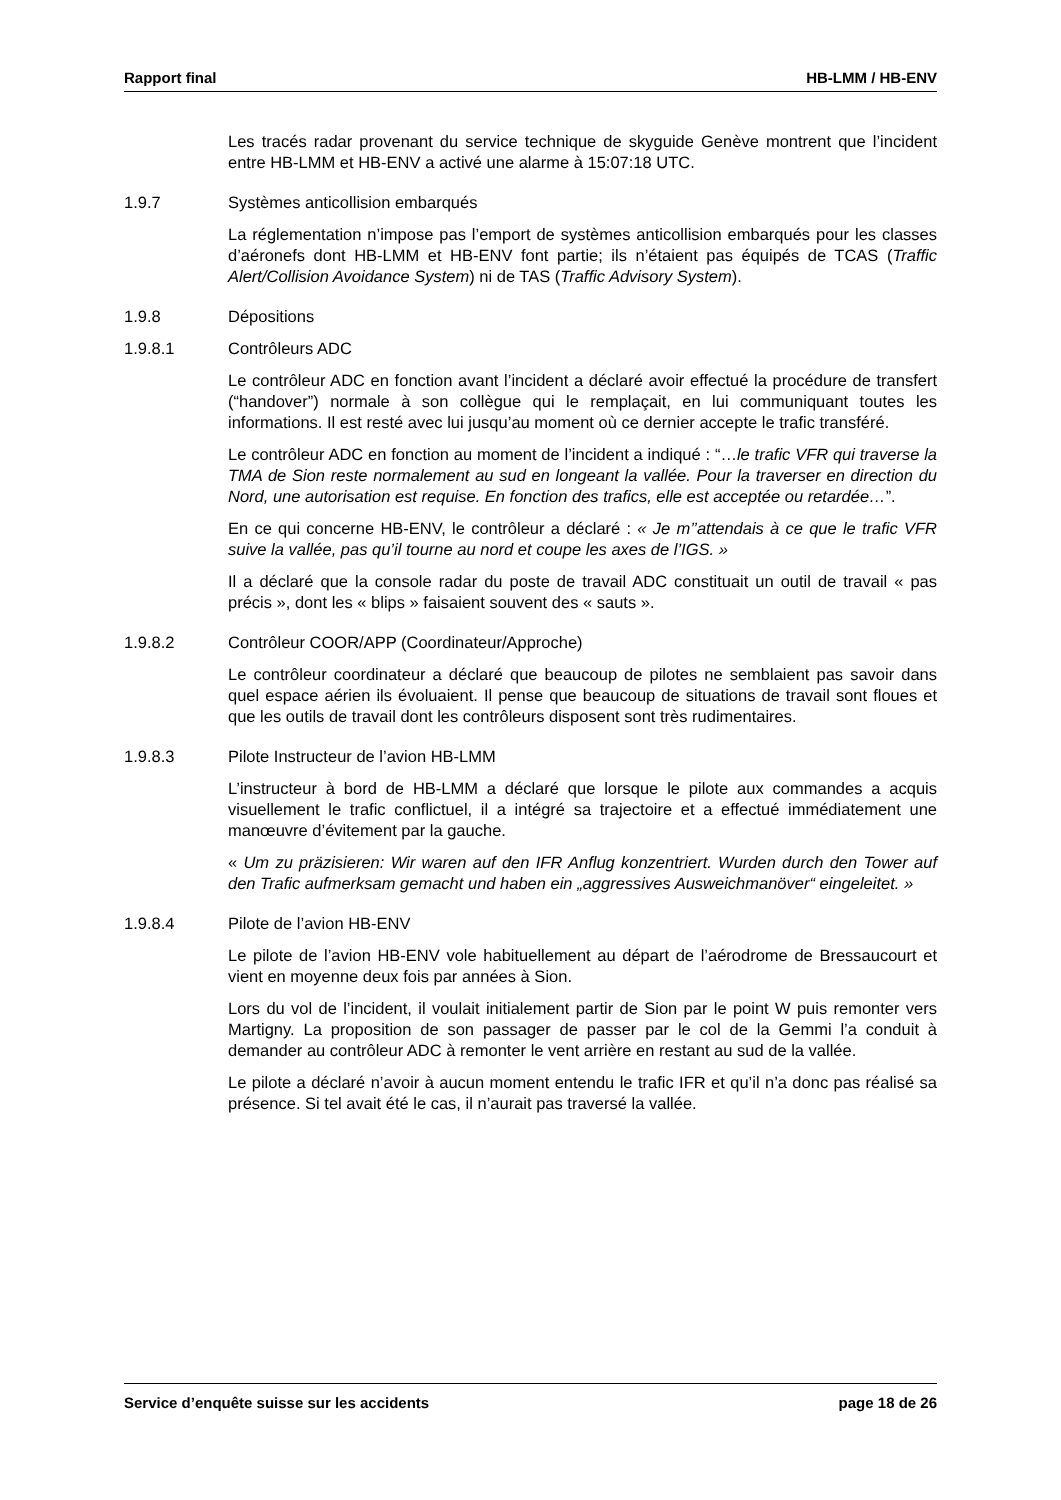Rapport final HB-LMM / HB-ENV
Les tracés radar provenant du service technique de skyguide Genève montrent que l’incident entre HB-LMM et HB-ENV a activé une alarme à 15:07:18 UTC.
1.9.7 Systèmes anticollision embarqués
La réglementation n’impose pas l’emport de systèmes anticollision embarqués pour les classes d’aéronefs dont HB-LMM et HB-ENV font partie; ils n’étaient pas équipés de TCAS (Traffic Alert/Collision Avoidance System) ni de TAS (Traffic Advisory System).
1.9.8 Dépositions
1.9.8.1 Contrôleurs ADC
Le contrôleur ADC en fonction avant l’incident a déclaré avoir effectué la procédure de transfert (“handover”) normale à son collègue qui le remplaçait, en lui communiquant toutes les informations. Il est resté avec lui jusqu’au moment où ce dernier accepte le trafic transféré.
Le contrôleur ADC en fonction au moment de l’incident a indiqué : “…le trafic VFR qui traverse la TMA de Sion reste normalement au sud en longeant la vallée. Pour la traverser en direction du Nord, une autorisation est requise. En fonction des trafics, elle est acceptée ou retardée…”.
En ce qui concerne HB-ENV, le contrôleur a déclaré : « Je m’’attendais à ce que le trafic VFR suive la vallée, pas qu’il tourne au nord et coupe les axes de l’IGS. »
Il a déclaré que la console radar du poste de travail ADC constituait un outil de travail « pas précis », dont les « blips » faisaient souvent des « sauts ».
1.9.8.2 Contrôleur COOR/APP (Coordinateur/Approche)
Le contrôleur coordinateur a déclaré que beaucoup de pilotes ne semblaient pas savoir dans quel espace aérien ils évoluaient. Il pense que beaucoup de situations de travail sont floues et que les outils de travail dont les contrôleurs disposent sont très rudimentaires.
1.9.8.3 Pilote Instructeur de l’avion HB-LMM
L’instructeur à bord de HB-LMM a déclaré que lorsque le pilote aux commandes a acquis visuellement le trafic conflictuel, il a intégré sa trajectoire et a effectué immédiatement une manœuvre d’évitement par la gauche.
« Um zu präzisieren: Wir waren auf den IFR Anflug konzentriert. Wurden durch den Tower auf den Trafic aufmerksam gemacht und haben ein „aggressives Ausweichmanöver“ eingeleitet. »
1.9.8.4 Pilote de l’avion HB-ENV
Le pilote de l’avion HB-ENV vole habituellement au départ de l’aérodrome de Bressaucourt et vient en moyenne deux fois par années à Sion.
Lors du vol de l’incident, il voulait initialement partir de Sion par le point W puis remonter vers Martigny. La proposition de son passager de passer par le col de la Gemmi l’a conduit à demander au contrôleur ADC à remonter le vent arrière en restant au sud de la vallée.
Le pilote a déclaré n’avoir à aucun moment entendu le trafic IFR et qu’il n’a donc pas réalisé sa présence. Si tel avait été le cas, il n’aurait pas traversé la vallée.
Service d’enquête suisse sur les accidents page 18 de 26